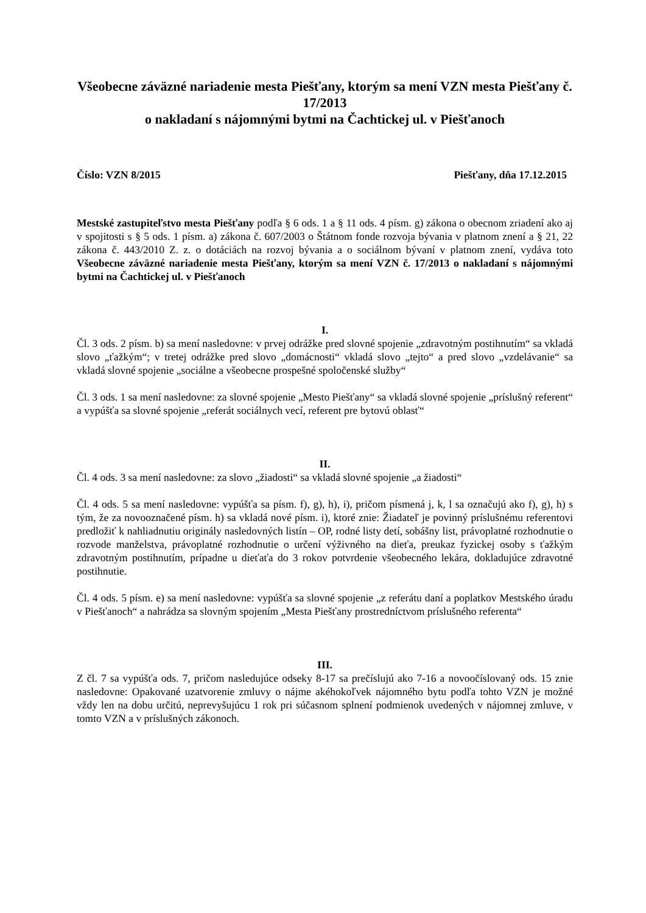Všeobecne záväzné nariadenie mesta Piešťany, ktorým sa mení VZN mesta Piešťany č. 17/2013
o nakladaní s nájomnými bytmi na Čachtickej ul. v Piešťanoch
Číslo: VZN 8/2015 Piešťany, dňa 17.12.2015
Mestské zastupiteľstvo mesta Piešťany podľa § 6 ods. 1 a § 11 ods. 4 písm. g) zákona o obecnom zriadení ako aj v spojitosti s § 5 ods. 1 písm. a) zákona č. 607/2003 o Štátnom fonde rozvoja bývania v platnom znení a § 21, 22 zákona č. 443/2010 Z. z. o dotáciách na rozvoj bývania a o sociálnom bývaní v platnom znení, vydáva toto Všeobecne záväzné nariadenie mesta Piešťany, ktorým sa mení VZN č. 17/2013 o nakladaní s nájomnými bytmi na Čachtickej ul. v Piešťanoch
I.
Čl. 3 ods. 2 písm. b) sa mení nasledovne: v prvej odrážke pred slovné spojenie „zdravotným postihnutím“ sa vkladá slovo „ťažkým“; v tretej odrážke pred slovo „domácnosti“ vkladá slovo „tejto“ a pred slovo „vzdelávanie“ sa vkladá slovné spojenie „sociálne a všeobecne prospešné spoločenské služby“
Čl. 3 ods. 1 sa mení nasledovne: za slovné spojenie „Mesto Piešťany“ sa vkladá slovné spojenie „príslušný referent“ a vypúšťa sa slovné spojenie „referát sociálnych vecí, referent pre bytovú oblasť“
II.
Čl. 4 ods. 3 sa mení nasledovne: za slovo „žiadosti“ sa vkladá slovné spojenie „a žiadosti“
Čl. 4 ods. 5 sa mení nasledovne: vypúšťa sa písm. f), g), h), i), pričom písmená j, k, l sa označujú ako f), g), h) s tým, že za novooznačené písm. h) sa vkladá nové písm. i), ktoré znie: Žiadateľ je povinný príslušnému referentovi predložiť k nahliadnutiu originály nasledovných listín – OP, rodné listy detí, sobášny list, právoplatné rozhodnutie o rozvode manželstva, právoplatné rozhodnutie o určení výživného na dieťa, preukaz fyzickej osoby s ťažkým zdravotným postihnutím, prípadne u dieťaťa do 3 rokov potvrdenie všeobecného lekára, dokladujúce zdravotné postihnutie.
Čl. 4 ods. 5 písm. e) sa mení nasledovne: vypúšťa sa slovné spojenie „z referátu daní a poplatkov Mestského úradu v Piešťanoch“ a nahrádza sa slovným spojením „Mesta Piešťany prostredníctvom príslušného referenta“
III.
Z čl. 7 sa vypúšťa ods. 7, pričom nasledujúce odseky 8-17 sa prečíslujú ako 7-16 a novoočíslovaný ods. 15 znie nasledovne: Opakované uzatvorenie zmluvy o nájme akéhokoľvek nájomného bytu podľa tohto VZN je možné vždy len na dobu určitú, neprevyšujúcu 1 rok pri súčasnom splnení podmienok uvedených v nájomnej zmluve, v tomto VZN a v príslušných zákonoch.